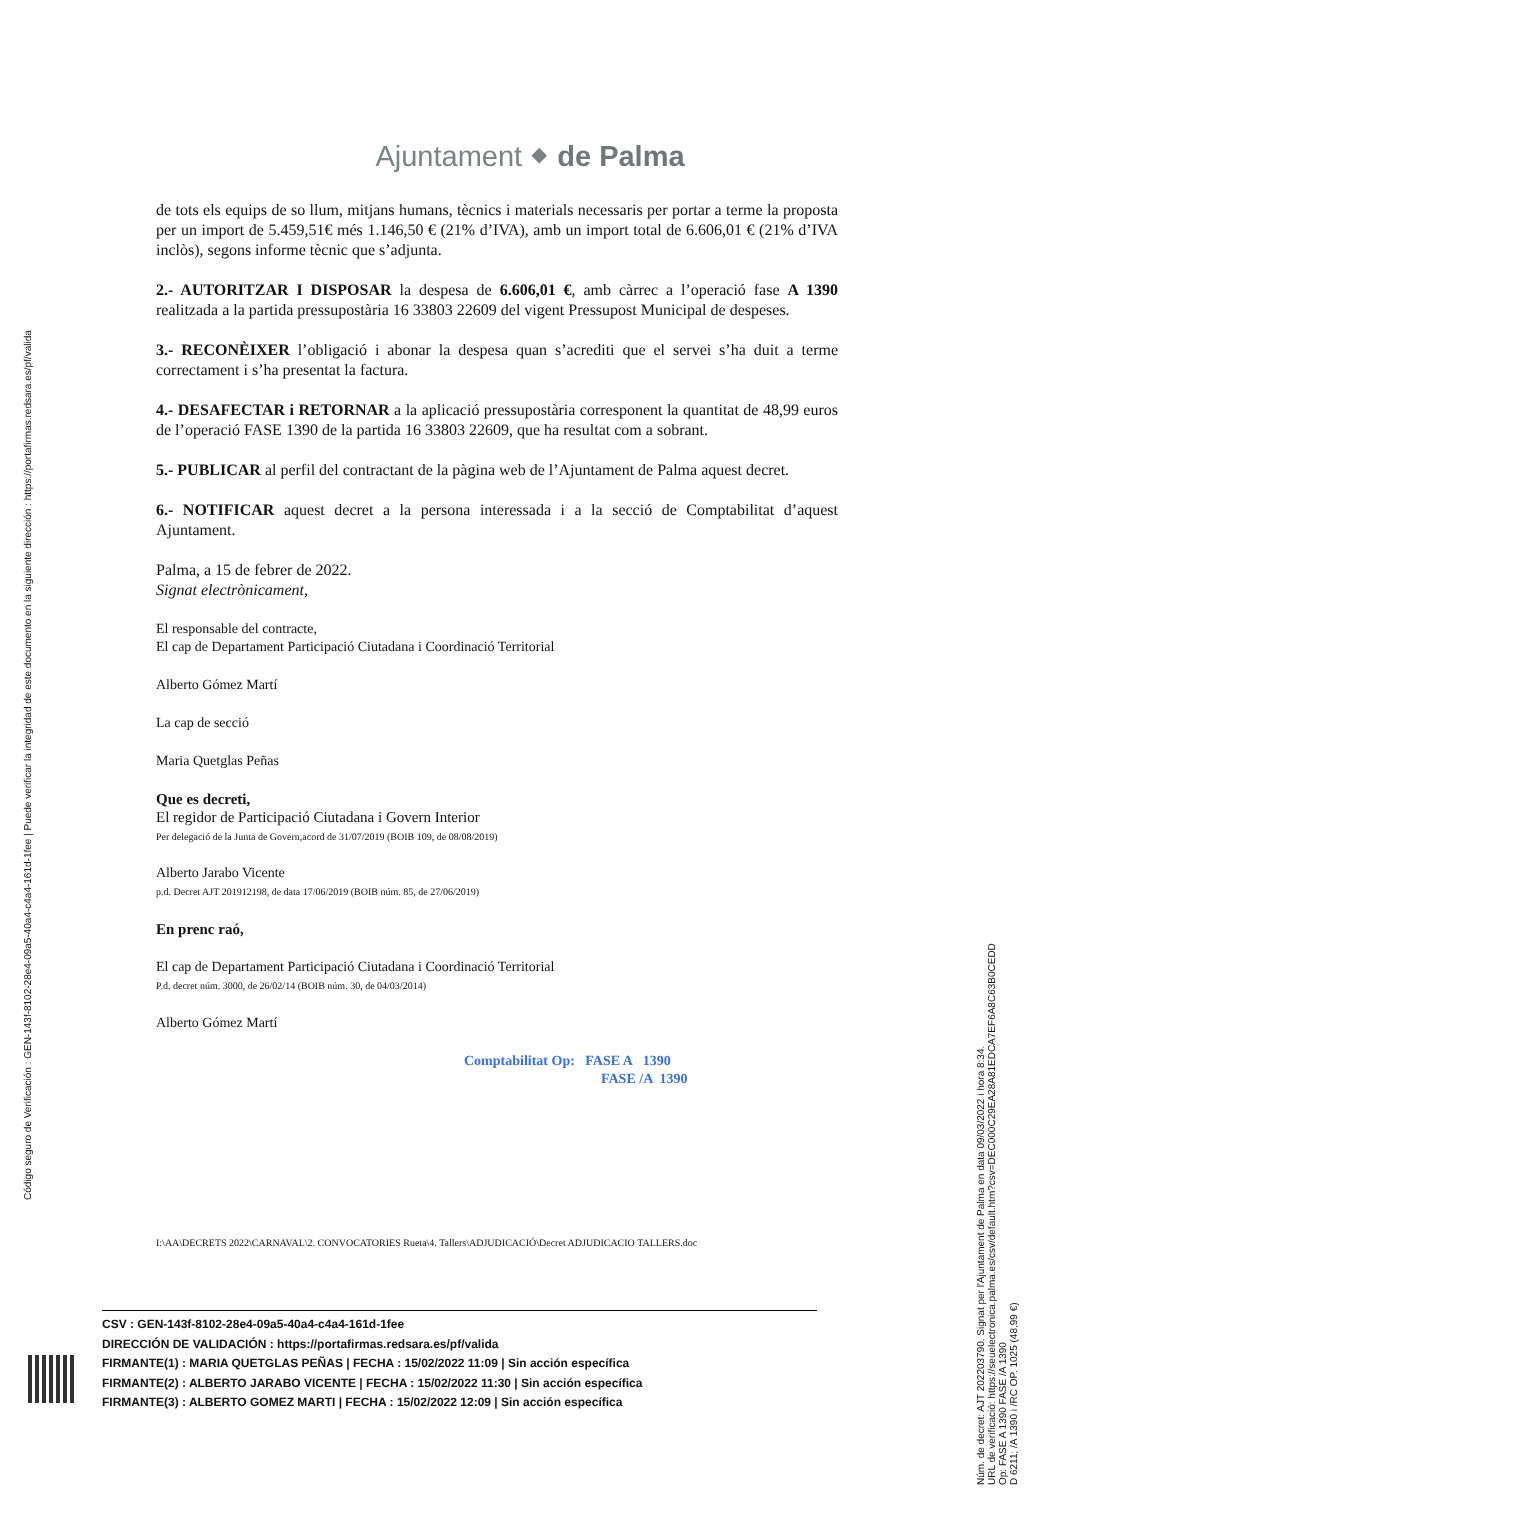Ajuntament ⬥ de Palma
de tots els equips de so llum, mitjans humans, tècnics i materials necessaris per portar a terme la proposta per un import de 5.459,51€ més 1.146,50 € (21% d’IVA), amb un import total de 6.606,01 € (21% d’IVA inclòs), segons informe tècnic que s’adjunta.
2.- AUTORITZAR I DISPOSAR la despesa de 6.606,01 €, amb càrrec a l’operació fase A 1390 realitzada a la partida pressupostària 16 33803 22609 del vigent Pressupost Municipal de despeses.
3.- RECONÈIXER l’obligació i abonar la despesa quan s’acrediti que el servei s’ha duit a terme correctament i s’ha presentat la factura.
4.- DESAFECTAR i RETORNAR a la aplicació pressupostària corresponent la quantitat de 48,99 euros de l’operació FASE 1390 de la partida 16 33803 22609, que ha resultat com a sobrant.
5.- PUBLICAR al perfil del contractant de la pàgina web de l’Ajuntament de Palma aquest decret.
6.- NOTIFICAR aquest decret a la persona interessada i a la secció de Comptabilitat d’aquest Ajuntament.
Palma, a 15 de febrer de 2022.
Signat electrònicament,
El responsable del contracte,
El cap de Departament Participació Ciutadana i Coordinació Territorial
Alberto Gómez Martí
La cap de secció
Maria Quetglas Peñas
Que es decreti,
El regidor de Participació Ciutadana i Govern Interior
Per delegació de la Junta de Govern,acord de 31/07/2019 (BOIB 109, de 08/08/2019)
Alberto Jarabo Vicente
p.d. Decret AJT 201912198, de data 17/06/2019 (BOIB núm. 85, de 27/06/2019)
En prenc raó,
El cap de Departament Participació Ciutadana i Coordinació Territorial
P.d. decret núm. 3000, de 26/02/14 (BOIB núm. 30, de 04/03/2014)
Alberto Gómez Martí
Comptabilitat Op: FASE A 1390
FASE /A 1390
I:\AA\DECRETS 2022\CARNAVAL\2. CONVOCATORIES Rueta\4. Tallers\ADJUDICACIÓ\Decret ADJUDICACIO TALLERS.doc
Código seguro de Verificación : GEN-143f-8102-28e4-09a5-40a4-c4a4-161d-1fee | Puede verificar la integridad de este documento en la siguiente dirección : https://portafirmas.redsara.es/pf/valida
Núm. de decret: AJT 202203790. Signat per l'Ajuntament de Palma en data 09/03/2022 i hora 8:34.
URL de verificació: https://seuelectronica.palma.es/csv/default.htm?csv=DEC000C29EA28A81EDCA7EF6A8C63B0CEDD
Op: FASE A 1390 FASE /A 1390
D 6211; /A 1390 i /RC OP. 1025 (48,99 €)
CSV : GEN-143f-8102-28e4-09a5-40a4-c4a4-161d-1fee
DIRECCIÓN DE VALIDACIÓN : https://portafirmas.redsara.es/pf/valida
FIRMANTE(1) : MARIA QUETGLAS PEÑAS | FECHA : 15/02/2022 11:09 | Sin acción específica
FIRMANTE(2) : ALBERTO JARABO VICENTE | FECHA : 15/02/2022 11:30 | Sin acción específica
FIRMANTE(3) : ALBERTO GOMEZ MARTI | FECHA : 15/02/2022 12:09 | Sin acción específica